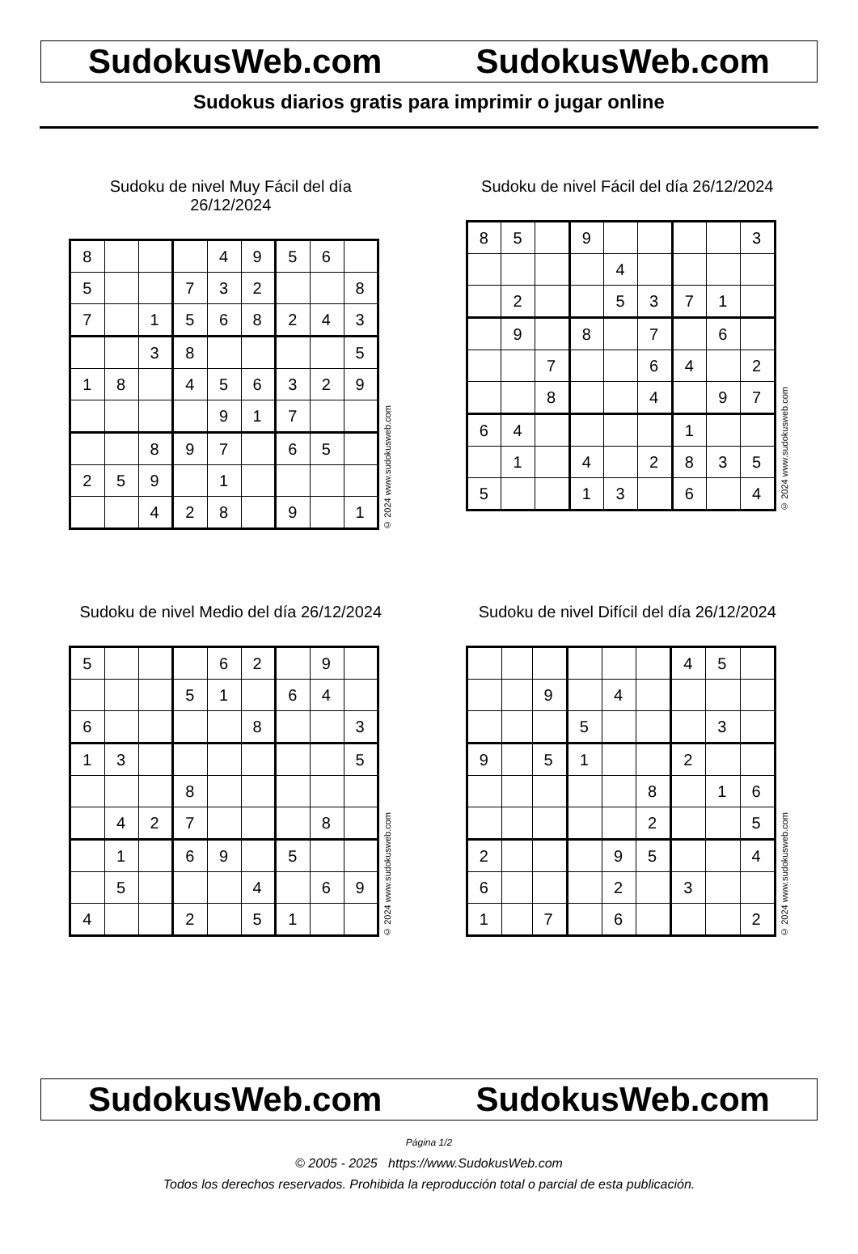SudokusWeb.com SudokusWeb.com
Sudokus diarios gratis para imprimir o jugar online
Sudoku de nivel Muy Fácil del día 26/12/2024
| 8 | | | | 4 | 9 | 5 | 6 | |
| 5 | | | 7 | 3 | 2 | | | 8 |
| 7 | | 1 | 5 | 6 | 8 | 2 | 4 | 3 |
| | | 3 | 8 | | | | | 5 |
| 1 | 8 | | 4 | 5 | 6 | 3 | 2 | 9 |
| | | | | 9 | 1 | 7 | | |
| | | 8 | 9 | 7 | | 6 | 5 | |
| 2 | 5 | 9 | | 1 | | | | |
| | | 4 | 2 | 8 | | 9 | | 1 |
© 2024 www.sudokusweb.com
Sudoku de nivel Fácil del día 26/12/2024
| 8 | 5 | | 9 | | | | | 3 |
| | | | | 4 | | | | |
| | 2 | | | 5 | 3 | 7 | 1 | |
| | 9 | | 8 | | 7 | | 6 | |
| | | 7 | | | 6 | 4 | | 2 |
| | | 8 | | | 4 | | 9 | 7 |
| 6 | 4 | | | | | 1 | | |
| | 1 | | 4 | | 2 | 8 | 3 | 5 |
| 5 | | | 1 | 3 | | 6 | | 4 |
© 2024 www.sudokusweb.com
Sudoku de nivel Medio del día 26/12/2024
| 5 | | | | 6 | 2 | | 9 | |
| | | | 5 | 1 | | 6 | 4 | |
| 6 | | | | | 8 | | | 3 |
| 1 | 3 | | | | | | | 5 |
| | | | 8 | | | | | |
| | 4 | 2 | 7 | | | | 8 | |
| | 1 | | 6 | 9 | | 5 | | |
| | 5 | | | | 4 | | 6 | 9 |
| 4 | | | 2 | | 5 | 1 | | |
© 2024 www.sudokusweb.com
Sudoku de nivel Difícil del día 26/12/2024
| | | | | | | 4 | 5 | |
| | | 9 | | 4 | | | | |
| | | | 5 | | | | 3 | |
| 9 | | 5 | 1 | | | 2 | | |
| | | | | | 8 | | 1 | 6 |
| | | | | | 2 | | | 5 |
| 2 | | | | 9 | 5 | | | 4 |
| 6 | | | | 2 | | 3 | | |
| 1 | | 7 | | 6 | | | | 2 |
© 2024 www.sudokusweb.com
SudokusWeb.com SudokusWeb.com
Página 1/2
© 2005 - 2025 https://www.SudokusWeb.com
Todos los derechos reservados. Prohibida la reproducción total o parcial de esta publicación.